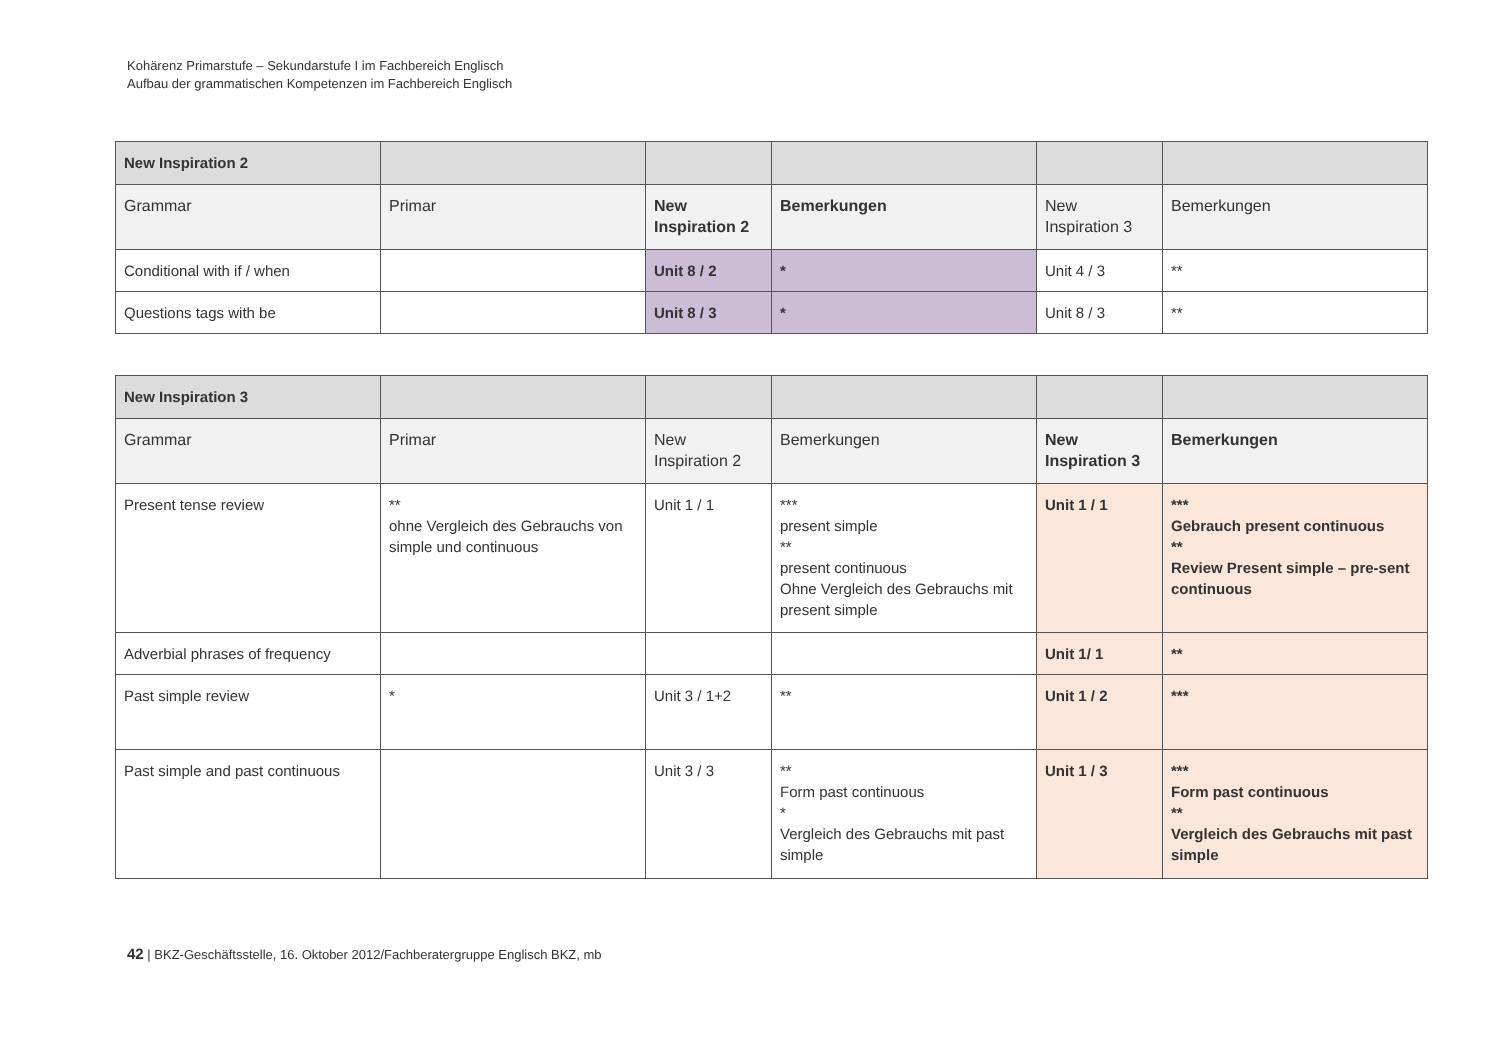Kohärenz Primarstufe – Sekundarstufe I im Fachbereich Englisch
Aufbau der grammatischen Kompetenzen im Fachbereich Englisch
| New Inspiration 2 | | | | | |
| Grammar | Primar | New Inspiration 2 | Bemerkungen | New Inspiration 3 | Bemerkungen |
| Conditional with if / when | | Unit 8 / 2 | * | Unit 4 / 3 | ** |
| Questions tags with be | | Unit 8 / 3 | * | Unit 8 / 3 | ** |
| New Inspiration 3 | | | | | |
| Grammar | Primar | New Inspiration 2 | Bemerkungen | New Inspiration 3 | Bemerkungen |
| Present tense review | ** ohne Vergleich des Gebrauchs von simple und continuous | Unit 1 / 1 | *** present simple ** present continuous Ohne Vergleich des Gebrauchs mit present simple | Unit 1 / 1 | *** Gebrauch present continuous ** Review Present simple – pre-sent continuous |
| Adverbial phrases of frequency | | | | Unit 1/ 1 | ** |
| Past simple review | * | Unit 3 / 1+2 | ** | Unit 1 / 2 | *** |
| Past simple and past continuous | | Unit 3 / 3 | ** Form past continuous * Vergleich des Gebrauchs mit past simple | Unit 1 / 3 | *** Form past continuous ** Vergleich des Gebrauchs mit past simple |
42 | BKZ-Geschäftsstelle, 16. Oktober 2012/Fachberatergruppe Englisch BKZ, mb